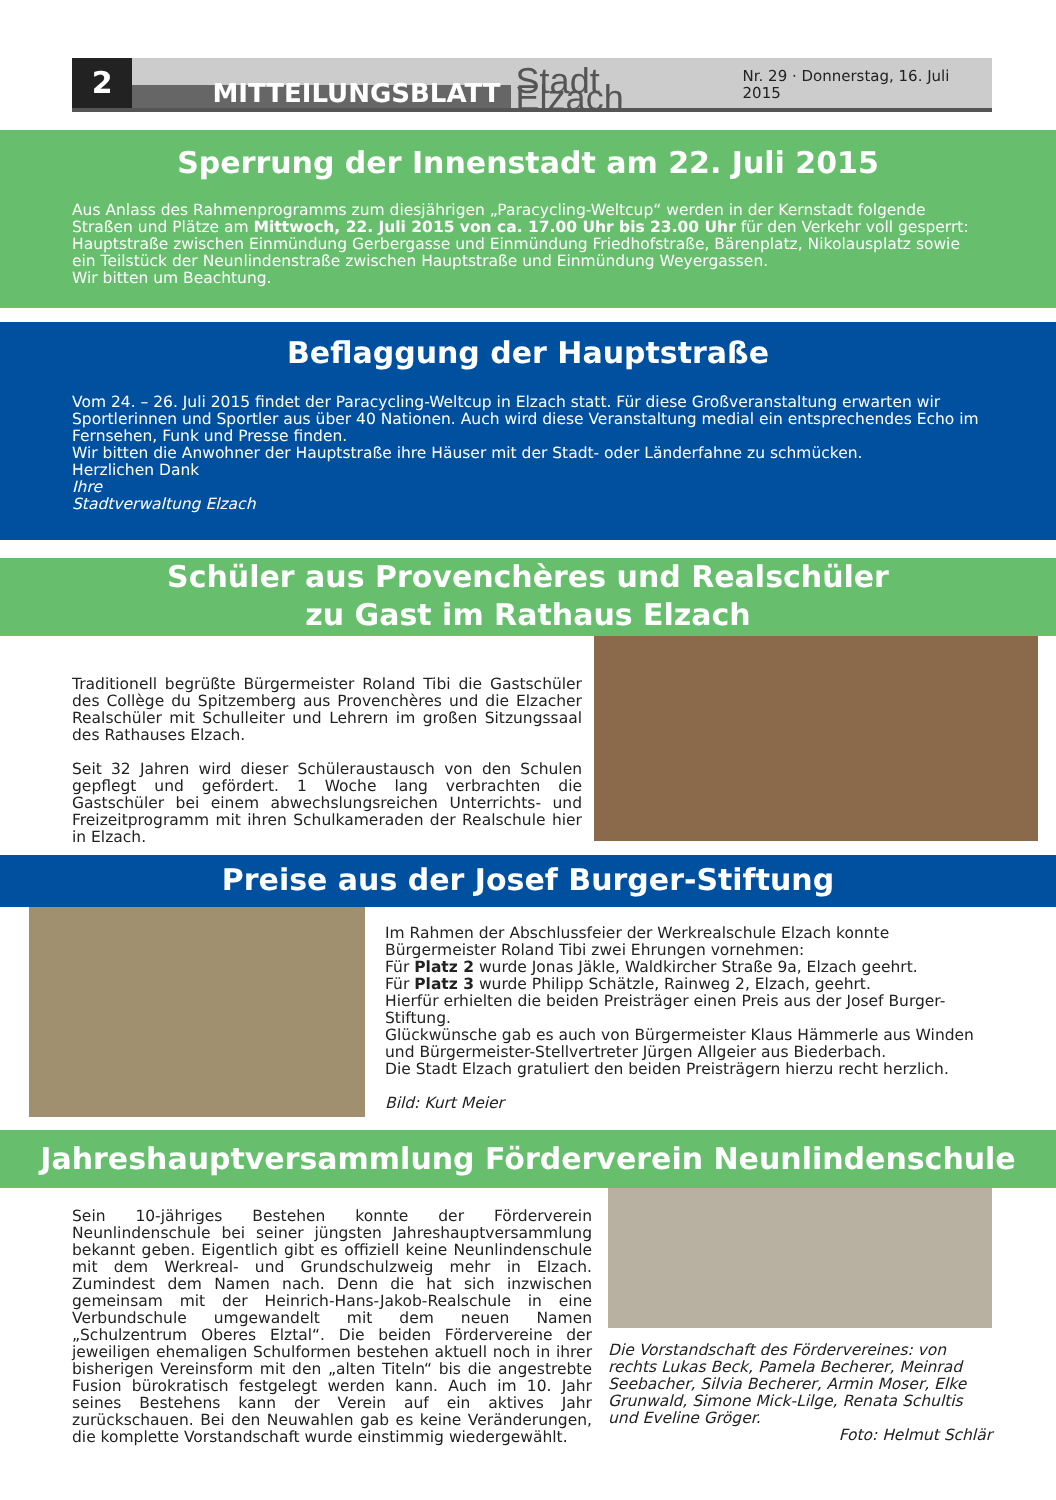2
MITTEILUNGSBLATT
Stadt Elzach
Nr. 29 · Donnerstag, 16. Juli 2015
Sperrung der Innenstadt am 22. Juli 2015
Aus Anlass des Rahmenprogramms zum diesjährigen „Paracycling-Weltcup“ werden in der Kernstadt folgende Straßen und Plätze am Mittwoch, 22. Juli 2015 von ca. 17.00 Uhr bis 23.00 Uhr für den Verkehr voll gesperrt:
Hauptstraße zwischen Einmündung Gerbergasse und Einmündung Friedhofstraße, Bärenplatz, Nikolausplatz sowie ein Teilstück der Neunlindenstraße zwischen Hauptstraße und Einmündung Weyergassen.
Wir bitten um Beachtung.
Beflaggung der Hauptstraße
Vom 24. – 26. Juli 2015 findet der Paracycling-Weltcup in Elzach statt. Für diese Großveranstaltung erwarten wir Sportlerinnen und Sportler aus über 40 Nationen. Auch wird diese Veranstaltung medial ein entsprechendes Echo im Fernsehen, Funk und Presse finden.
Wir bitten die Anwohner der Hauptstraße ihre Häuser mit der Stadt- oder Länderfahne zu schmücken.
Herzlichen Dank
Ihre
Stadtverwaltung Elzach
Schüler aus Provenchères und Realschüler
zu Gast im Rathaus Elzach
Traditionell begrüßte Bürgermeister Roland Tibi die Gastschüler des Collège du Spitzemberg aus Provenchères und die Elzacher Realschüler mit Schulleiter und Lehrern im großen Sitzungssaal des Rathauses Elzach.
Seit 32 Jahren wird dieser Schüleraustausch von den Schulen gepflegt und gefördert. 1 Woche lang verbrachten die Gastschüler bei einem abwechslungsreichen Unterrichts- und Freizeitprogramm mit ihren Schulkameraden der Realschule hier in Elzach.
Preise aus der Josef Burger-Stiftung
Im Rahmen der Abschlussfeier der Werkrealschule Elzach konnte Bürgermeister Roland Tibi zwei Ehrungen vornehmen:
Für Platz 2 wurde Jonas Jäkle, Waldkircher Straße 9a, Elzach geehrt.
Für Platz 3 wurde Philipp Schätzle, Rainweg 2, Elzach, geehrt.
Hierfür erhielten die beiden Preisträger einen Preis aus der Josef Burger-Stiftung.
Glückwünsche gab es auch von Bürgermeister Klaus Hämmerle aus Winden und Bürgermeister-Stellvertreter Jürgen Allgeier aus Biederbach.
Die Stadt Elzach gratuliert den beiden Preisträgern hierzu recht herzlich.
Bild: Kurt Meier
Jahreshauptversammlung Förderverein Neunlindenschule
Sein 10-jähriges Bestehen konnte der Förderverein Neunlindenschule bei seiner jüngsten Jahreshauptversammlung bekannt geben. Eigentlich gibt es offiziell keine Neunlindenschule mit dem Werkreal- und Grundschulzweig mehr in Elzach. Zumindest dem Namen nach. Denn die hat sich inzwischen gemeinsam mit der Heinrich-Hans-Jakob-Realschule in eine Verbundschule umgewandelt mit dem neuen Namen „Schulzentrum Oberes Elztal“. Die beiden Fördervereine der jeweiligen ehemaligen Schulformen bestehen aktuell noch in ihrer bisherigen Vereinsform mit den „alten Titeln“ bis die angestrebte Fusion bürokratisch festgelegt werden kann. Auch im 10. Jahr seines Bestehens kann der Verein auf ein aktives Jahr zurückschauen. Bei den Neuwahlen gab es keine Veränderungen, die komplette Vorstandschaft wurde einstimmig wiedergewählt.
Die Vorstandschaft des Fördervereines: von rechts Lukas Beck, Pamela Becherer, Meinrad Seebacher, Silvia Becherer, Armin Moser, Elke Grunwald, Simone Mick-Lilge, Renata Schultis und Eveline Gröger.
Foto: Helmut Schlär